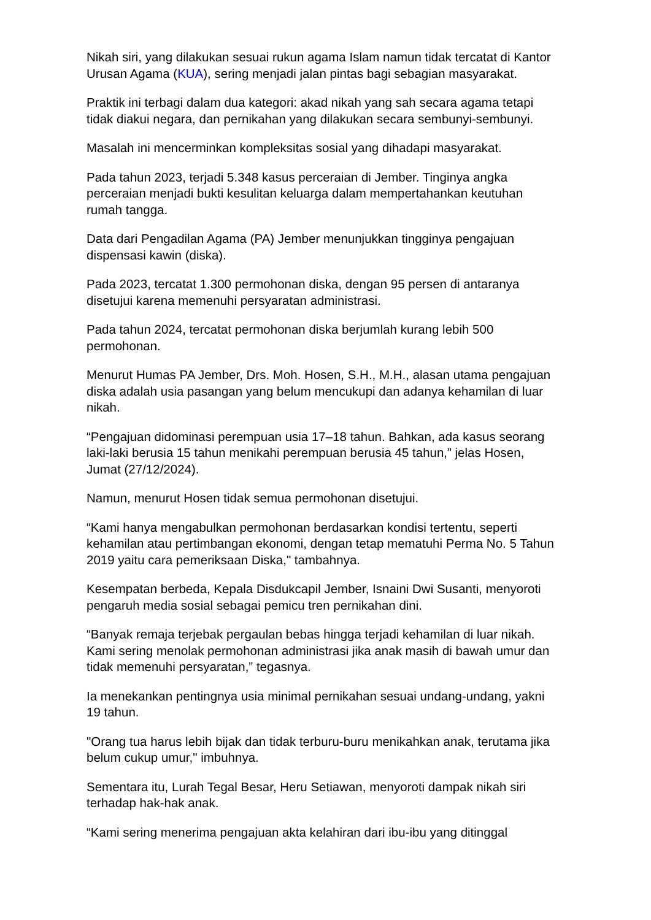Nikah siri, yang dilakukan sesuai rukun agama Islam namun tidak tercatat di Kantor Urusan Agama (KUA), sering menjadi jalan pintas bagi sebagian masyarakat.
Praktik ini terbagi dalam dua kategori: akad nikah yang sah secara agama tetapi tidak diakui negara, dan pernikahan yang dilakukan secara sembunyi-sembunyi.
Masalah ini mencerminkan kompleksitas sosial yang dihadapi masyarakat.
Pada tahun 2023, terjadi 5.348 kasus perceraian di Jember. Tinginya angka perceraian menjadi bukti kesulitan keluarga dalam mempertahankan keutuhan rumah tangga.
Data dari Pengadilan Agama (PA) Jember menunjukkan tingginya pengajuan dispensasi kawin (diska).
Pada 2023, tercatat 1.300 permohonan diska, dengan 95 persen di antaranya disetujui karena memenuhi persyaratan administrasi.
Pada tahun 2024, tercatat permohonan diska berjumlah kurang lebih 500 permohonan.
Menurut Humas PA Jember, Drs. Moh. Hosen, S.H., M.H., alasan utama pengajuan diska adalah usia pasangan yang belum mencukupi dan adanya kehamilan di luar nikah.
“Pengajuan didominasi perempuan usia 17–18 tahun. Bahkan, ada kasus seorang laki-laki berusia 15 tahun menikahi perempuan berusia 45 tahun,” jelas Hosen, Jumat (27/12/2024).
Namun, menurut Hosen tidak semua permohonan disetujui.
“Kami hanya mengabulkan permohonan berdasarkan kondisi tertentu, seperti kehamilan atau pertimbangan ekonomi, dengan tetap mematuhi Perma No. 5 Tahun 2019 yaitu cara pemeriksaan Diska," tambahnya.
Kesempatan berbeda, Kepala Disdukcapil Jember, Isnaini Dwi Susanti, menyoroti pengaruh media sosial sebagai pemicu tren pernikahan dini.
“Banyak remaja terjebak pergaulan bebas hingga terjadi kehamilan di luar nikah. Kami sering menolak permohonan administrasi jika anak masih di bawah umur dan tidak memenuhi persyaratan,” tegasnya.
Ia menekankan pentingnya usia minimal pernikahan sesuai undang-undang, yakni 19 tahun.
"Orang tua harus lebih bijak dan tidak terburu-buru menikahkan anak, terutama jika belum cukup umur," imbuhnya.
Sementara itu, Lurah Tegal Besar, Heru Setiawan, menyoroti dampak nikah siri terhadap hak-hak anak.
“Kami sering menerima pengajuan akta kelahiran dari ibu-ibu yang ditinggal